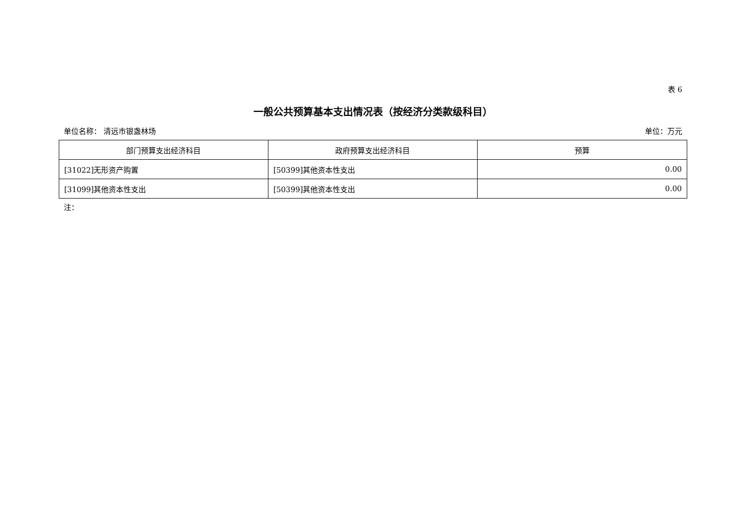表 6
一般公共预算基本支出情况表（按经济分类款级科目）
单位名称： 清远市银盏林场 单位：万元
| 部门预算支出经济科目 | 政府预算支出经济科目 | 预算 |
| --- | --- | --- |
| [31022]无形资产购置 | [50399]其他资本性支出 | 0.00 |
| [31099]其他资本性支出 | [50399]其他资本性支出 | 0.00 |
注：